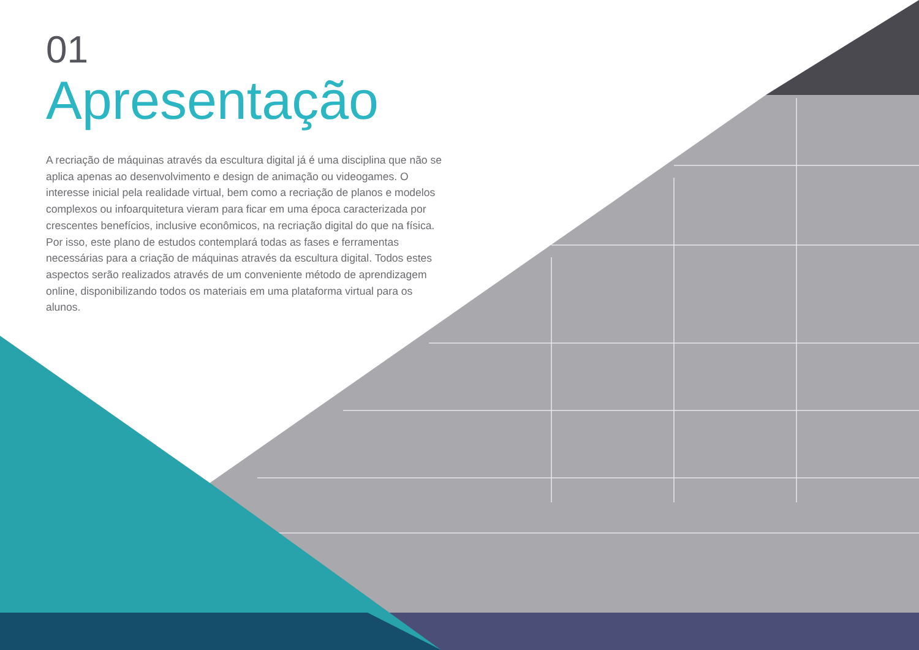01
Apresentação
A recriação de máquinas através da escultura digital já é uma disciplina que não se aplica apenas ao desenvolvimento e design de animação ou videogames. O interesse inicial pela realidade virtual, bem como a recriação de planos e modelos complexos ou infoarquitetura vieram para ficar em uma época caracterizada por crescentes benefícios, inclusive econômicos, na recriação digital do que na física. Por isso, este plano de estudos contemplará todas as fases e ferramentas necessárias para a criação de máquinas através da escultura digital. Todos estes aspectos serão realizados através de um conveniente método de aprendizagem online, disponibilizando todos os materiais em uma plataforma virtual para os alunos.